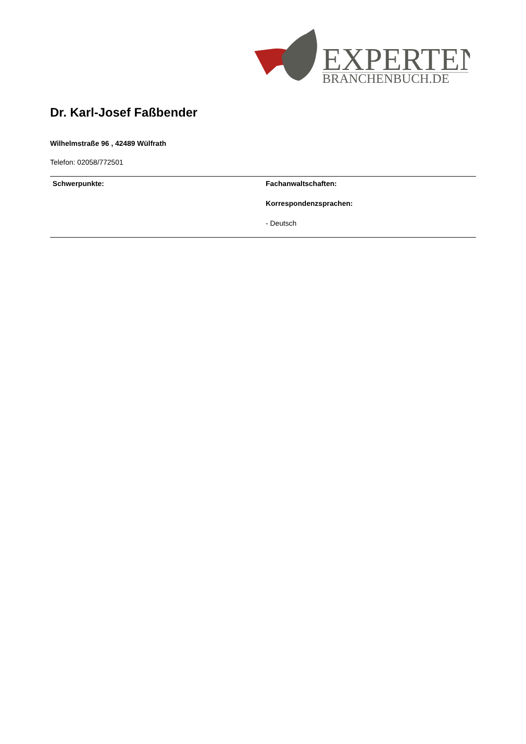EXPERTEN
BRANCHENBUCH.DE
Dr. Karl-Josef Faßbender
Wilhelmstraße 96 , 42489 Wülfrath
Telefon: 02058/772501
Schwerpunkte: Fachanwaltschaften:
Korrespondenzsprachen:
- Deutsch